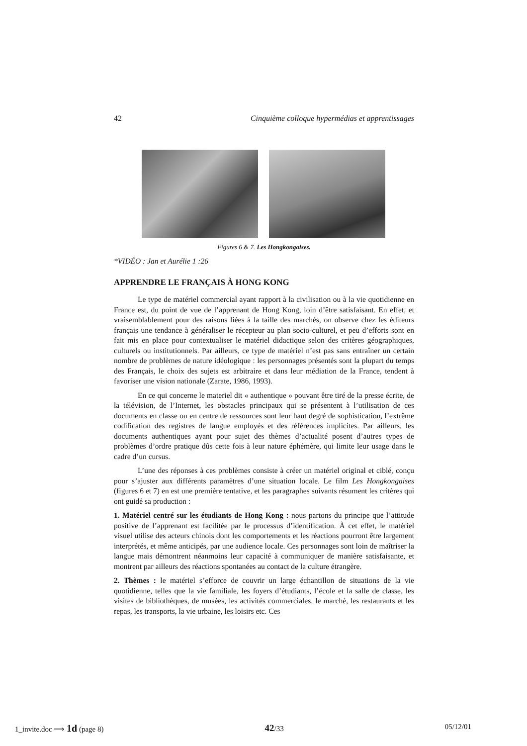42 Cinquième colloque hypermédias et apprentissages
Figures 6 & 7. Les Hongkongaises.
*VIDÉO : Jan et Aurélie 1 :26
APPRENDRE LE FRANÇAIS À HONG KONG
Le type de matériel commercial ayant rapport à la civilisation ou à la vie quotidienne en France est, du point de vue de l’apprenant de Hong Kong, loin d’être satisfaisant. En effet, et vraisemblablement pour des raisons liées à la taille des marchés, on observe chez les éditeurs français une tendance à généraliser le récepteur au plan socio-culturel, et peu d’efforts sont en fait mis en place pour contextualiser le matériel didactique selon des critères géographiques, culturels ou institutionnels. Par ailleurs, ce type de matériel n’est pas sans entraîner un certain nombre de problèmes de nature idéologique : les personnages présentés sont la plupart du temps des Français, le choix des sujets est arbitraire et dans leur médiation de la France, tendent à favoriser une vision nationale (Zarate, 1986, 1993).
En ce qui concerne le materiel dit « authentique » pouvant être tiré de la presse écrite, de la télévision, de l’Internet, les obstacles principaux qui se présentent à l’utilisation de ces documents en classe ou en centre de ressources sont leur haut degré de sophistication, l’extrême codification des registres de langue employés et des références implicites. Par ailleurs, les documents authentiques ayant pour sujet des thèmes d’actualité posent d’autres types de problèmes d’ordre pratique dûs cette fois à leur nature éphémère, qui limite leur usage dans le cadre d’un cursus.
L’une des réponses à ces problèmes consiste à créer un matériel original et ciblé, conçu pour s’ajuster aux différents paramètres d’une situation locale. Le film Les Hongkongaises (figures 6 et 7) en est une première tentative, et les paragraphes suivants résument les critères qui ont guidé sa production :
1. Matériel centré sur les étudiants de Hong Kong : nous partons du principe que l’attitude positive de l’apprenant est facilitée par le processus d’identification. À cet effet, le matériel visuel utilise des acteurs chinois dont les comportements et les réactions pourront être largement interprétés, et même anticipés, par une audience locale. Ces personnages sont loin de maîtriser la langue mais démontrent néanmoins leur capacité à communiquer de manière satisfaisante, et montrent par ailleurs des réactions spontanées au contact de la culture étrangère.
2. Thèmes : le matériel s’efforce de couvrir un large échantillon de situations de la vie quotidienne, telles que la vie familiale, les foyers d’étudiants, l’école et la salle de classe, les visites de bibliothèques, de musées, les activités commerciales, le marché, les restaurants et les repas, les transports, la vie urbaine, les loisirs etc. Ces
1_invite.doc ⟹ 1d (page 8) 42/33 05/12/01